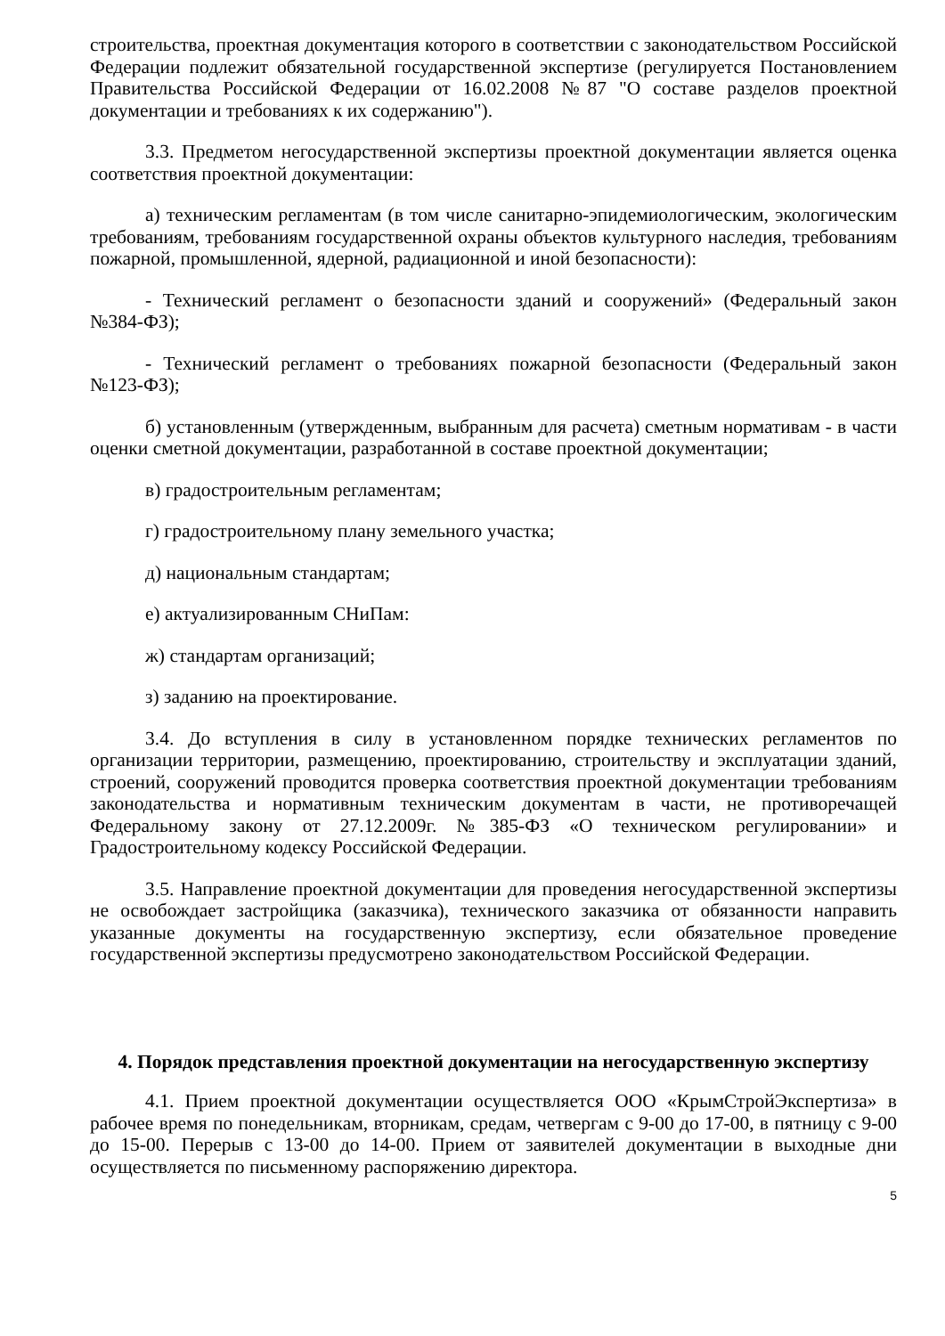строительства, проектная документация которого в соответствии с законодательством Российской Федерации подлежит обязательной государственной экспертизе (регулируется Постановлением Правительства Российской Федерации от 16.02.2008 №87 "О составе разделов проектной документации и требованиях к их содержанию").
3.3. Предметом негосударственной экспертизы проектной документации является оценка соответствия проектной документации:
а) техническим регламентам (в том числе санитарно-эпидемиологическим, экологическим требованиям, требованиям государственной охраны объектов культурного наследия, требованиям пожарной, промышленной, ядерной, радиационной и иной безопасности):
- Технический регламент о безопасности зданий и сооружений» (Федеральный закон №384-ФЗ);
- Технический регламент о требованиях пожарной безопасности (Федеральный закон №123-ФЗ);
б) установленным (утвержденным, выбранным для расчета) сметным нормативам - в части оценки сметной документации, разработанной в составе проектной документации;
в) градостроительным регламентам;
г) градостроительному плану земельного участка;
д) национальным стандартам;
е) актуализированным СНиПам:
ж) стандартам организаций;
з) заданию на проектирование.
3.4. До вступления в силу в установленном порядке технических регламентов по организации территории, размещению, проектированию, строительству и эксплуатации зданий, строений, сооружений проводится проверка соответствия проектной документации требованиям законодательства и нормативным техническим документам в части, не противоречащей Федеральному закону от 27.12.2009г. №385-ФЗ «О техническом регулировании» и Градостроительному кодексу Российской Федерации.
3.5. Направление проектной документации для проведения негосударственной экспертизы не освобождает застройщика (заказчика), технического заказчика от обязанности направить указанные документы на государственную экспертизу, если обязательное проведение государственной экспертизы предусмотрено законодательством Российской Федерации.
4. Порядок представления проектной документации на негосударственную экспертизу
4.1. Прием проектной документации осуществляется ООО «КрымСтройЭкспертиза» в рабочее время по понедельникам, вторникам, средам, четвергам с 9-00 до 17-00, в пятницу с 9-00 до 15-00. Перерыв с 13-00 до 14-00. Прием от заявителей документации в выходные дни осуществляется по письменному распоряжению директора.
5